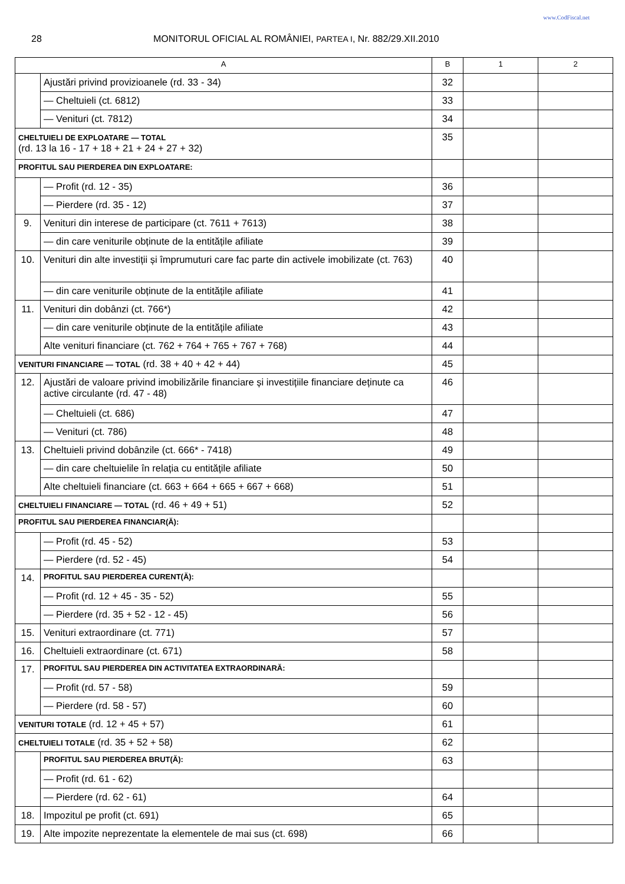www.CodFiscal.net
28 MONITORUL OFICIAL AL ROMÂNIEI, PARTEA I, Nr. 882/29.XII.2010
| A | | B | 1 | 2 |
| --- | --- | --- | --- | --- |
| | Ajustări privind provizioanele (rd. 33 - 34) | 32 | | |
| | — Cheltuieli (ct. 6812) | 33 | | |
| | — Venituri (ct. 7812) | 34 | | |
| CHELTUIELI DE EXPLOATARE — TOTAL (rd. 13 la 16 - 17 + 18 + 21 + 24 + 27 + 32) | | 35 | | |
| PROFITUL SAU PIERDEREA DIN EXPLOATARE: | | | | |
| | — Profit (rd. 12 - 35) | 36 | | |
| | — Pierdere (rd. 35 - 12) | 37 | | |
| 9. | Venituri din interese de participare (ct. 7611 + 7613) | 38 | | |
| | — din care veniturile obținute de la entitățile afiliate | 39 | | |
| 10. | Venituri din alte investiții și împrumuturi care fac parte din activele imobilizate (ct. 763) | 40 | | |
| | — din care veniturile obținute de la entitățile afiliate | 41 | | |
| 11. | Venituri din dobânzi (ct. 766*) | 42 | | |
| | — din care veniturile obținute de la entitățile afiliate | 43 | | |
| | Alte venituri financiare (ct. 762 + 764 + 765 + 767 + 768) | 44 | | |
| VENITURI FINANCIARE — TOTAL (rd. 38 + 40 + 42 + 44) | | 45 | | |
| 12. | Ajustări de valoare privind imobilizările financiare și investițiile financiare deținute ca active circulante (rd. 47 - 48) | 46 | | |
| | — Cheltuieli (ct. 686) | 47 | | |
| | — Venituri (ct. 786) | 48 | | |
| 13. | Cheltuieli privind dobânzile (ct. 666* - 7418) | 49 | | |
| | — din care cheltuielile în relația cu entitățile afiliate | 50 | | |
| | Alte cheltuieli financiare (ct. 663 + 664 + 665 + 667 + 668) | 51 | | |
| CHELTUIELI FINANCIARE — TOTAL (rd. 46 + 49 + 51) | | 52 | | |
| PROFITUL SAU PIERDEREA FINANCIAR(Ă): | | | | |
| | — Profit (rd. 45 - 52) | 53 | | |
| | — Pierdere (rd. 52 - 45) | 54 | | |
| 14. | PROFITUL SAU PIERDEREA CURENT(Ă): | | | |
| | — Profit (rd. 12 + 45 - 35 - 52) | 55 | | |
| | — Pierdere (rd. 35 + 52 - 12 - 45) | 56 | | |
| 15. | Venituri extraordinare (ct. 771) | 57 | | |
| 16. | Cheltuieli extraordinare (ct. 671) | 58 | | |
| 17. | PROFITUL SAU PIERDEREA DIN ACTIVITATEA EXTRAORDINARĂ: | | | |
| | — Profit (rd. 57 - 58) | 59 | | |
| | — Pierdere (rd. 58 - 57) | 60 | | |
| VENITURI TOTALE (rd. 12 + 45 + 57) | | 61 | | |
| CHELTUIELI TOTALE (rd. 35 + 52 + 58) | | 62 | | |
| | PROFITUL SAU PIERDEREA BRUT(Ă): | 63 | | |
| | — Profit (rd. 61 - 62) | | | |
| | — Pierdere (rd. 62 - 61) | 64 | | |
| 18. | Impozitul pe profit (ct. 691) | 65 | | |
| 19. | Alte impozite neprezentate la elementele de mai sus (ct. 698) | 66 | | |